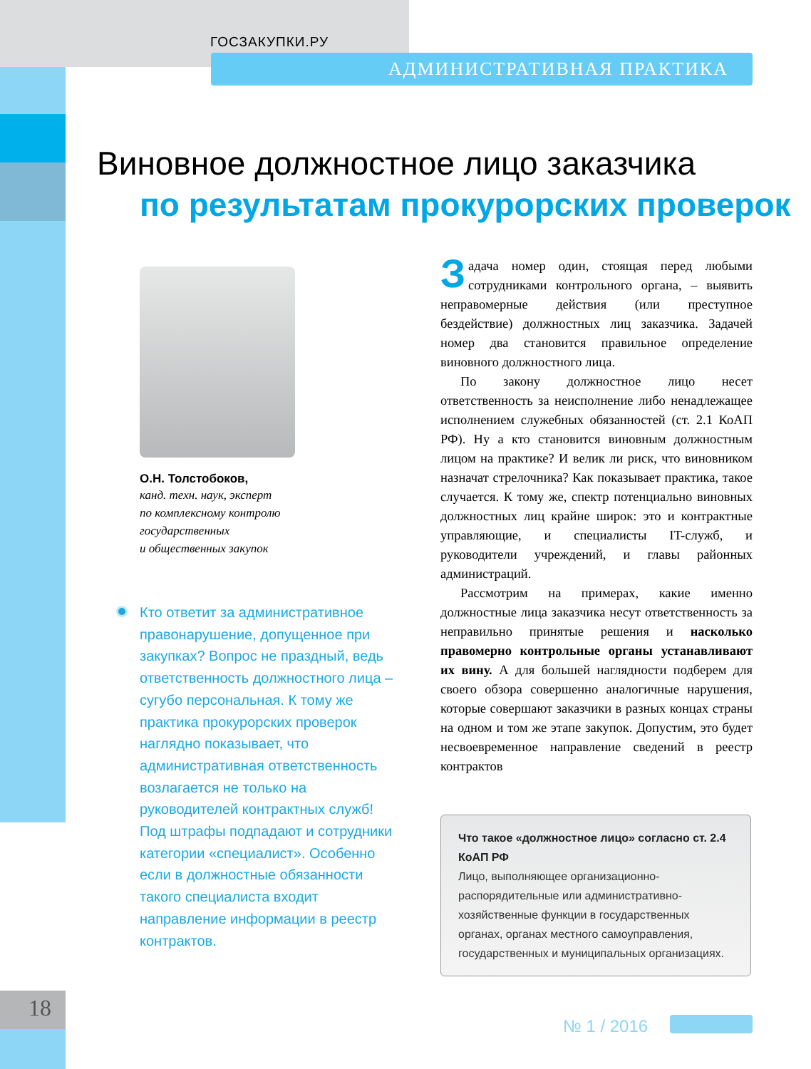ГОСЗАКУПКИ.РУ
АДМИНИСТРАТИВНАЯ ПРАКТИКА
Виновное должностное лицо заказчика
по результатам прокурорских проверок
О.Н. Толстобоков,
канд. техн. наук, эксперт
по комплексному контролю
государственных
и общественных закупок
Кто ответит за административное правонарушение, допущенное при закупках? Вопрос не праздный, ведь ответственность должностного лица – сугубо персональная. К тому же практика прокурорских проверок наглядно показывает, что административная ответственность возлагается не только на руководителей контрактных служб! Под штрафы подпадают и сотрудники категории «специалист». Особенно если в должностные обязанности такого специалиста входит направление информации в реестр контрактов.
Задача номер один, стоящая перед любыми сотрудниками контрольного органа, – выявить неправомерные действия (или преступное бездействие) должностных лиц заказчика. Задачей номер два становится правильное определение виновного должностного лица.
По закону должностное лицо несет ответственность за неисполнение либо ненадлежащее исполнением служебных обязанностей (ст. 2.1 КоАП РФ). Ну а кто становится виновным должностным лицом на практике? И велик ли риск, что виновником назначат стрелочника? Как показывает практика, такое случается. К тому же, спектр потенциально виновных должностных лиц крайне широк: это и контрактные управляющие, и специалисты IT-служб, и руководители учреждений, и главы районных администраций.
Рассмотрим на примерах, какие именно должностные лица заказчика несут ответственность за неправильно принятые решения и насколько правомерно контрольные органы устанавливают их вину. А для большей наглядности подберем для своего обзора совершенно аналогичные нарушения, которые совершают заказчики в разных концах страны на одном и том же этапе закупок. Допустим, это будет несвоевременное направление сведений в реестр контрактов
Что такое «должностное лицо» согласно ст. 2.4 КоАП РФ
Лицо, выполняющее организационно-распорядительные или административно-хозяйственные функции в государственных органах, органах местного самоуправления, государственных и муниципальных организациях.
18
№ 1 / 2016